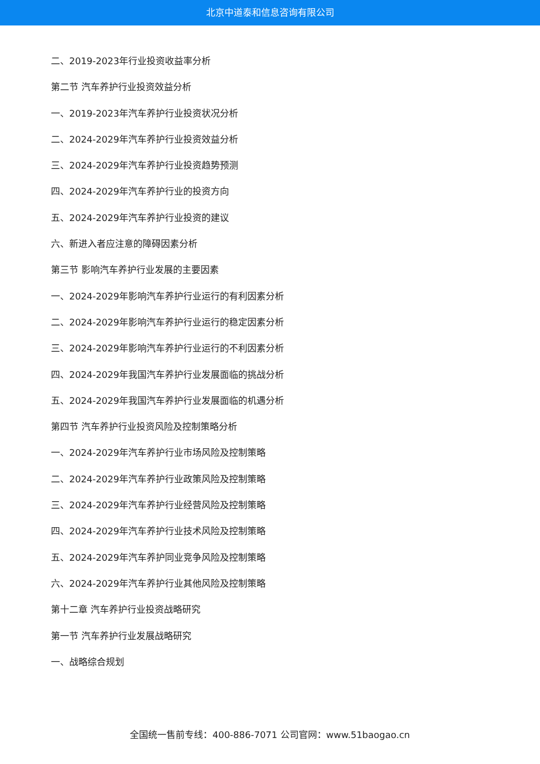北京中道泰和信息咨询有限公司
二、2019-2023年行业投资收益率分析
第二节 汽车养护行业投资效益分析
一、2019-2023年汽车养护行业投资状况分析
二、2024-2029年汽车养护行业投资效益分析
三、2024-2029年汽车养护行业投资趋势预测
四、2024-2029年汽车养护行业的投资方向
五、2024-2029年汽车养护行业投资的建议
六、新进入者应注意的障碍因素分析
第三节 影响汽车养护行业发展的主要因素
一、2024-2029年影响汽车养护行业运行的有利因素分析
二、2024-2029年影响汽车养护行业运行的稳定因素分析
三、2024-2029年影响汽车养护行业运行的不利因素分析
四、2024-2029年我国汽车养护行业发展面临的挑战分析
五、2024-2029年我国汽车养护行业发展面临的机遇分析
第四节 汽车养护行业投资风险及控制策略分析
一、2024-2029年汽车养护行业市场风险及控制策略
二、2024-2029年汽车养护行业政策风险及控制策略
三、2024-2029年汽车养护行业经营风险及控制策略
四、2024-2029年汽车养护行业技术风险及控制策略
五、2024-2029年汽车养护同业竞争风险及控制策略
六、2024-2029年汽车养护行业其他风险及控制策略
第十二章 汽车养护行业投资战略研究
第一节 汽车养护行业发展战略研究
一、战略综合规划
全国统一售前专线：400-886-7071 公司官网：www.51baogao.cn